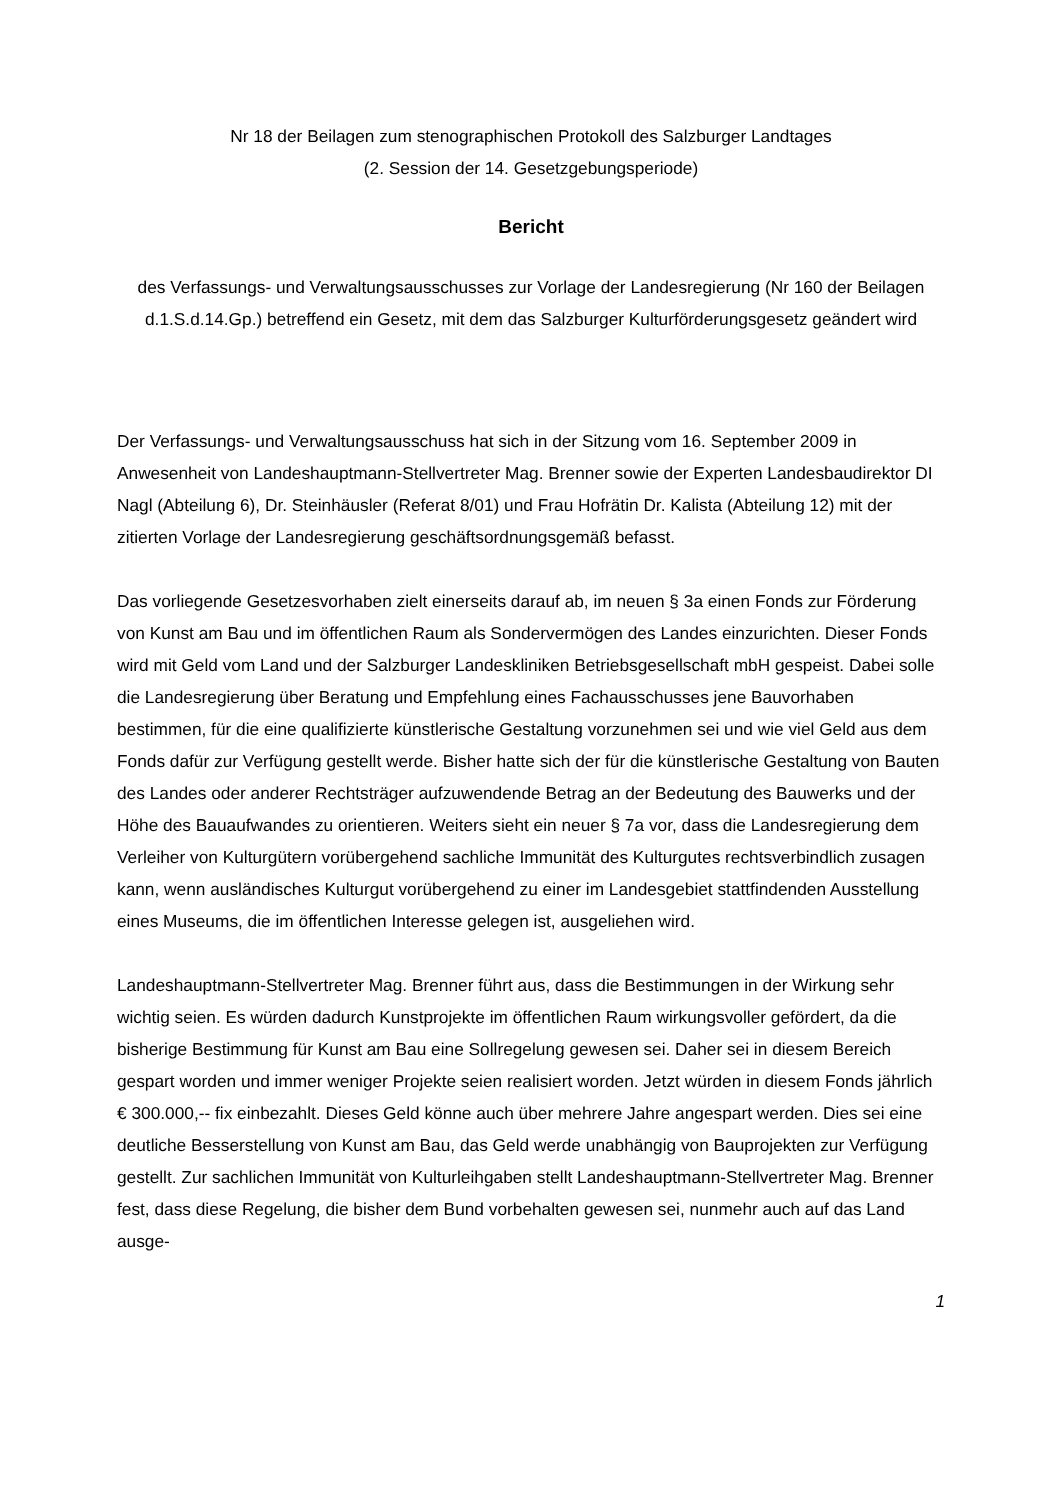Nr 18 der Beilagen zum stenographischen Protokoll des Salzburger Landtages
(2. Session der 14. Gesetzgebungsperiode)
Bericht
des Verfassungs- und Verwaltungsausschusses zur Vorlage der Landesregierung (Nr 160 der Beilagen d.1.S.d.14.Gp.) betreffend ein Gesetz, mit dem das Salzburger Kulturförderungsgesetz geändert wird
Der Verfassungs- und Verwaltungsausschuss hat sich in der Sitzung vom 16. September 2009 in Anwesenheit von Landeshauptmann-Stellvertreter Mag. Brenner sowie der Experten Landesbaudirektor DI Nagl (Abteilung 6), Dr. Steinhäusler (Referat 8/01) und Frau Hofrätin Dr. Kalista (Abteilung 12) mit der zitierten Vorlage der Landesregierung geschäftsordnungsgemäß befasst.
Das vorliegende Gesetzesvorhaben zielt einerseits darauf ab, im neuen § 3a einen Fonds zur Förderung von Kunst am Bau und im öffentlichen Raum als Sondervermögen des Landes einzurichten. Dieser Fonds wird mit Geld vom Land und der Salzburger Landeskliniken Betriebsgesellschaft mbH gespeist. Dabei solle die Landesregierung über Beratung und Empfehlung eines Fachausschusses jene Bauvorhaben bestimmen, für die eine qualifizierte künstlerische Gestaltung vorzunehmen sei und wie viel Geld aus dem Fonds dafür zur Verfügung gestellt werde. Bisher hatte sich der für die künstlerische Gestaltung von Bauten des Landes oder anderer Rechtsträger aufzuwendende Betrag an der Bedeutung des Bauwerks und der Höhe des Bauaufwandes zu orientieren. Weiters sieht ein neuer § 7a vor, dass die Landesregierung dem Verleiher von Kulturgütern vorübergehend sachliche Immunität des Kulturgutes rechtsverbindlich zusagen kann, wenn ausländisches Kulturgut vorübergehend zu einer im Landesgebiet stattfindenden Ausstellung eines Museums, die im öffentlichen Interesse gelegen ist, ausgeliehen wird.
Landeshauptmann-Stellvertreter Mag. Brenner führt aus, dass die Bestimmungen in der Wirkung sehr wichtig seien. Es würden dadurch Kunstprojekte im öffentlichen Raum wirkungsvoller gefördert, da die bisherige Bestimmung für Kunst am Bau eine Sollregelung gewesen sei. Daher sei in diesem Bereich gespart worden und immer weniger Projekte seien realisiert worden. Jetzt würden in diesem Fonds jährlich € 300.000,-- fix einbezahlt. Dieses Geld könne auch über mehrere Jahre angespart werden. Dies sei eine deutliche Besserstellung von Kunst am Bau, das Geld werde unabhängig von Bauprojekten zur Verfügung gestellt. Zur sachlichen Immunität von Kulturleihgaben stellt Landeshauptmann-Stellvertreter Mag. Brenner fest, dass diese Regelung, die bisher dem Bund vorbehalten gewesen sei, nunmehr auch auf das Land ausge-
1